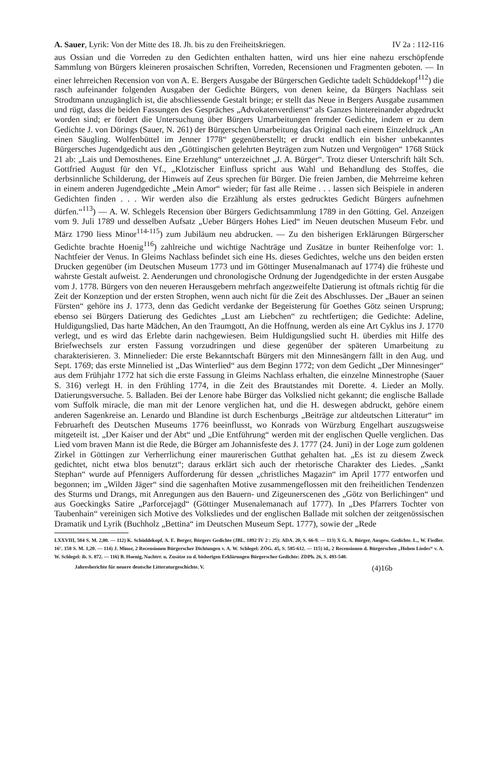A. Sauer, Lyrik: Von der Mitte des 18. Jh. bis zu den Freiheitskriegen. IV 2a : 112-116
aus Ossian und die Vorreden zu den Gedichten enthalten hatten, wird uns hier eine nahezu erschöpfende Sammlung von Bürgers kleineren prosaischen Schriften, Vorreden, Recensionen und Fragmenten geboten. — In einer lehrreichen Recension von von A. E. Bergers Ausgabe der Bürgerschen Gedichte tadelt Schüddekopf<sup>112</sup>) die rasch aufeinander folgenden Ausgaben der Gedichte Bürgers, von denen keine, da Bürgers Nachlass seit Strodtmann unzugänglich ist, die abschliessende Gestalt bringe; er stellt das Neue in Bergers Ausgabe zusammen und rügt, dass die beiden Fassungen des Gespräches „Advokatenverdienst“ als Ganzes hintereinander abgedruckt worden sind; er fördert die Untersuchung über Bürgers Umarbeitungen fremder Gedichte, indem er zu dem Gedichte J. von Dörings (Sauer, N. 261) der Bürgerschen Umarbeitung das Original nach einem Einzeldruck „An einen Säugling. Wolfenbüttel im Jenner 1778“ gegenüberstellt; er druckt endlich ein bisher unbekanntes Bürgersches Jugendgedicht aus den „Göttingischen gelehrten Beyträgen zum Nutzen und Vergnügen“ 1768 Stück 21 ab: „Lais und Demosthenes. Eine Erzehlung“ unterzeichnet „J. A. Bürger“. Trotz dieser Unterschrift hält Sch. Gottfried August für den Vf., „Klotzischer Einfluss spricht aus Wahl und Behandlung des Stoffes, die derbsinnliche Schilderung, der Hinweis auf Zeus sprechen für Bürger. Die freien Jamben, die Mehrreime kehren in einem anderen Jugendgedichte „Mein Amor“ wieder; für fast alle Reime . . . lassen sich Beispiele in anderen Gedichten finden . . . Wir werden also die Erzählung als erstes gedrucktes Gedicht Bürgers aufnehmen dürfen.“<sup>113</sup>) — A. W. Schlegels Recension über Bürgers Gedichtsammlung 1789 in den Götting. Gel. Anzeigen vom 9. Juli 1789 und desselben Aufsatz „Ueber Bürgers Hohes Lied“ im Neuen deutschen Museum Febr. und März 1790 liess Minor<sup>114-115</sup>) zum Jubiläum neu abdrucken. — Zu den bisherigen Erklärungen Bürgerscher Gedichte brachte Hoenig<sup>116</sup>) zahlreiche und wichtige Nachträge und Zusätze in bunter Reihenfolge vor: 1. Nachtfeier der Venus. In Gleims Nachlass befindet sich eine Hs. dieses Gedichtes, welche uns den beiden ersten Drucken gegenüber (im Deutschen Museum 1773 und im Göttinger Musenalmanach auf 1774) die früheste und wahrste Gestalt aufweist. 2. Aenderungen und chronologische Ordnung der Jugendgedichte in der ersten Ausgabe vom J. 1778. Bürgers von den neueren Herausgebern mehrfach angezweifelte Datierung ist oftmals richtig für die Zeit der Konzeption und der ersten Strophen, wenn auch nicht für die Zeit des Abschlusses. Der „Bauer an seinen Fürsten“ gehöre ins J. 1773, denn das Gedicht verdanke der Begeisterung für Goethes Götz seinen Ursprung; ebenso sei Bürgers Datierung des Gedichtes „Lust am Liebchen“ zu rechtfertigen; die Gedichte: Adeline, Huldigungslied, Das harte Mädchen, An den Traumgott, An die Hoffnung, werden als eine Art Cyklus ins J. 1770 verlegt, und es wird das Erlebte darin nachgewiesen. Beim Huldigungslied sucht H. überdies mit Hilfe des Briefwechsels zur ersten Fassung vorzudringen und diese gegenüber der späteren Umarbeitung zu charakterisieren. 3. Minnelieder: Die erste Bekanntschaft Bürgers mit den Minnesängern fällt in den Aug. und Sept. 1769; das erste Minnelied ist „Das Winterlied“ aus dem Beginn 1772; von dem Gedicht „Der Minnesinger“ aus dem Frühjahr 1772 hat sich die erste Fassung in Gleims Nachlass erhalten, die einzelne Minnestrophe (Sauer S. 316) verlegt H. in den Frühling 1774, in die Zeit des Brautstandes mit Dorette. 4. Lieder an Molly. Datierungsversuche. 5. Balladen. Bei der Lenore habe Bürger das Volkslied nicht gekannt; die englische Ballade vom Suffolk miracle, die man mit der Lenore verglichen hat, und die H. deswegen abdruckt, gehöre einem anderen Sagenkreise an. Lenardo und Blandine ist durch Eschenburgs „Beiträge zur altdeutschen Litteratur“ im Februarheft des Deutschen Museums 1776 beeinflusst, wo Konrads von Würzburg Engelhart auszugsweise mitgeteilt ist. „Der Kaiser und der Abt“ und „Die Entführung“ werden mit der englischen Quelle verglichen. Das Lied vom braven Mann ist die Rede, die Bürger am Johannisfeste des J. 1777 (24. Juni) in der Loge zum goldenen Zirkel in Göttingen zur Verherrlichung einer maurerischen Gutthat gehalten hat. „Es ist zu diesem Zweck gedichtet, nicht etwa blos benutzt“; daraus erklärt sich auch der rhetorische Charakter des Liedes. „Sankt Stephan“ wurde auf Pfennigers Aufforderung für dessen „christliches Magazin“ im April 1777 entworfen und begonnen; im „Wilden Jäger“ sind die sagenhaften Motive zusammengeflossen mit den freiheitlichen Tendenzen des Sturms und Drangs, mit Anregungen aus den Bauern- und Zigeunerscenen des „Götz von Berlichingen“ und aus Goeckingks Satire „Parforcejagd“ (Göttinger Musenalemanach auf 1777). In „Des Pfarrers Tochter von Taubenhain“ vereinigen sich Motive des Volksliedes und der englischen Ballade mit solchen der zeitgenössischen Dramatik und Lyrik (Buchholz „Bettina“ im Deutschen Museum Sept. 1777), sowie der „Rede
LXXVIII, 504 S. M. 2,00. — 112) K. Schüddekopf, A. E. Berger, Bürgers Gedichte (JBL. 1892 IV 2 : 25): ADA. 20, S. 66-9. — 113) X G. A. Bürger, Ausgew. Gedichte. L., W. Fiedler. 16°. 158 S. M. 1,20. — 114) J. Minor, 2 Recensionen Bürgerscher Dichtungen v. A. W. Schlegel: ZÖG. 45, S. 585-612. — 115) id., 2 Recensionen d. Bürgerschen „Hohen Liedes“ v. A. W. Schlegel: ib. S. 872. — 116) B. Hoenig, Nachtrr. u. Zusätze zu d. bisherigen Erklärungen Bürgerscher Gedichte: ZDPh. 26, S. 493-540.
Jahresberichte für neuere deutsche Litteraturgeschichte. V. (4)16b